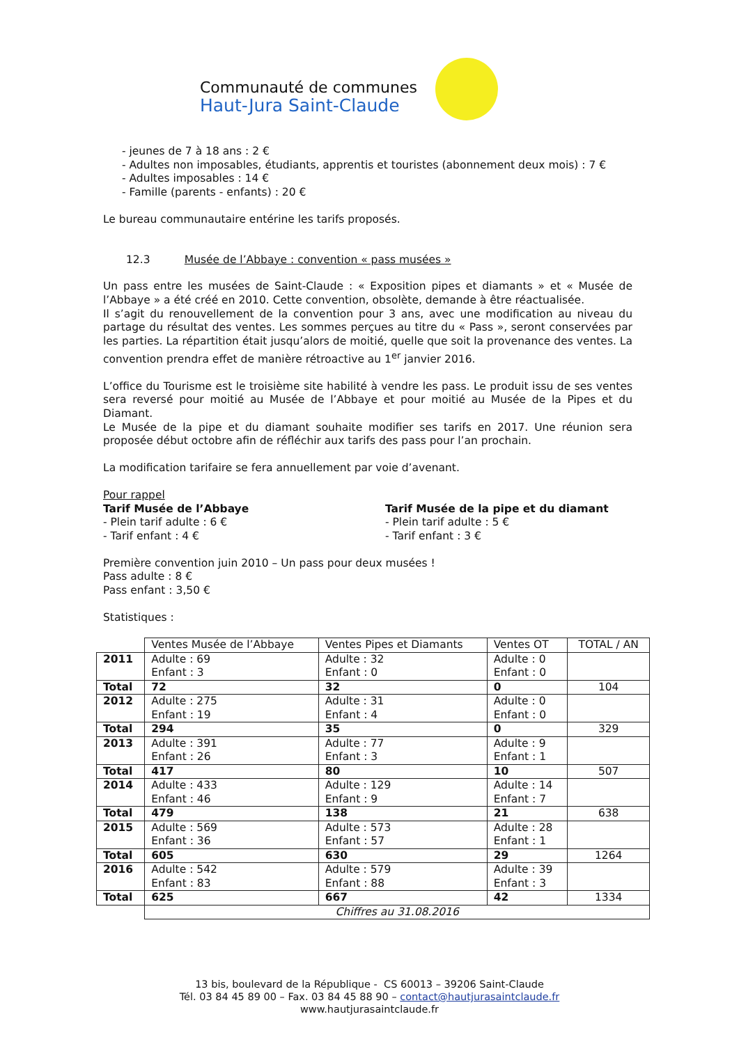Communauté de communes
Haut-Jura Saint-Claude
- jeunes de 7 à 18 ans : 2 €
- Adultes non imposables, étudiants, apprentis et touristes (abonnement deux mois) : 7 €
- Adultes imposables : 14 €
- Famille (parents - enfants) : 20 €
Le bureau communautaire entérine les tarifs proposés.
12.3 Musée de l’Abbaye : convention « pass musées »
Un pass entre les musées de Saint-Claude : « Exposition pipes et diamants » et « Musée de l’Abbaye » a été créé en 2010. Cette convention, obsolète, demande à être réactualisée.
Il s’agit du renouvellement de la convention pour 3 ans, avec une modification au niveau du partage du résultat des ventes. Les sommes perçues au titre du « Pass », seront conservées par les parties. La répartition était jusqu’alors de moitié, quelle que soit la provenance des ventes. La convention prendra effet de manière rétroactive au 1<sup>er</sup> janvier 2016.
L’office du Tourisme est le troisième site habilité à vendre les pass. Le produit issu de ses ventes sera reversé pour moitié au Musée de l’Abbaye et pour moitié au Musée de la Pipes et du Diamant.
Le Musée de la pipe et du diamant souhaite modifier ses tarifs en 2017. Une réunion sera proposée début octobre afin de réfléchir aux tarifs des pass pour l’an prochain.
La modification tarifaire se fera annuellement par voie d’avenant.
Pour rappel
Tarif Musée de l’Abbaye
- Plein tarif adulte : 6 €
- Tarif enfant : 4 €
Tarif Musée de la pipe et du diamant
- Plein tarif adulte : 5 €
- Tarif enfant : 3 €
Première convention juin 2010 – Un pass pour deux musées !
Pass adulte : 8 €
Pass enfant : 3,50 €
Statistiques :
| | Ventes Musée de l’Abbaye | Ventes Pipes et Diamants | Ventes OT | TOTAL / AN |
| --- | --- | --- | --- | --- |
| 2011 | Adulte : 69 Enfant : 3 | Adulte : 32 Enfant : 0 | Adulte : 0 Enfant : 0 | |
| Total | 72 | 32 | 0 | 104 |
| 2012 | Adulte : 275 Enfant : 19 | Adulte : 31 Enfant : 4 | Adulte : 0 Enfant : 0 | |
| Total | 294 | 35 | 0 | 329 |
| 2013 | Adulte : 391 Enfant : 26 | Adulte : 77 Enfant : 3 | Adulte : 9 Enfant : 1 | |
| Total | 417 | 80 | 10 | 507 |
| 2014 | Adulte : 433 Enfant : 46 | Adulte : 129 Enfant : 9 | Adulte : 14 Enfant : 7 | |
| Total | 479 | 138 | 21 | 638 |
| 2015 | Adulte : 569 Enfant : 36 | Adulte : 573 Enfant : 57 | Adulte : 28 Enfant : 1 | |
| Total | 605 | 630 | 29 | 1264 |
| 2016 | Adulte : 542 Enfant : 83 | Adulte : 579 Enfant : 88 | Adulte : 39 Enfant : 3 | |
| Total | 625 | 667 | 42 | 1334 |
| | Chiffres au 31.08.2016 | | | |
13 bis, boulevard de la République - CS 60013 – 39206 Saint-Claude
Tél. 03 84 45 89 00 – Fax. 03 84 45 88 90 – contact@hautjurasaintclaude.fr
www.hautjurasaintclaude.fr